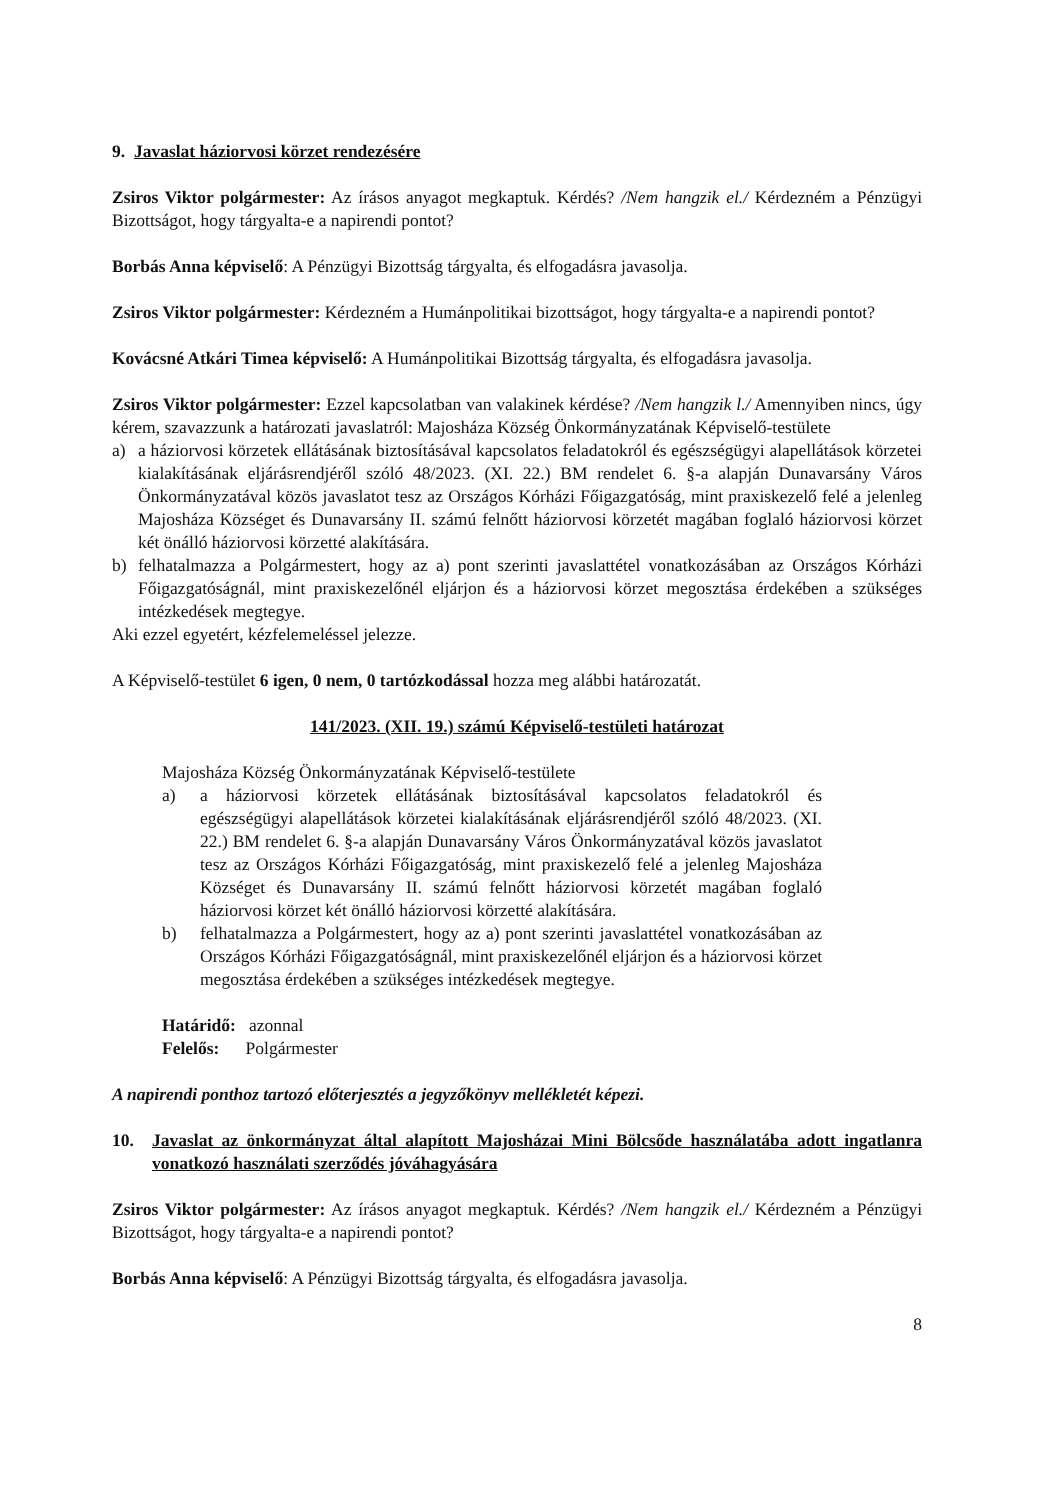9. Javaslat háziorvosi körzet rendezésére
Zsiros Viktor polgármester: Az írásos anyagot megkaptuk. Kérdés? /Nem hangzik el./ Kérdezném a Pénzügyi Bizottságot, hogy tárgyalta-e a napirendi pontot?
Borbás Anna képviselő: A Pénzügyi Bizottság tárgyalta, és elfogadásra javasolja.
Zsiros Viktor polgármester: Kérdezném a Humánpolitikai bizottságot, hogy tárgyalta-e a napirendi pontot?
Kovácsné Atkári Timea képviselő: A Humánpolitikai Bizottság tárgyalta, és elfogadásra javasolja.
Zsiros Viktor polgármester: Ezzel kapcsolatban van valakinek kérdése? /Nem hangzik l./ Amennyiben nincs, úgy kérem, szavazzunk a határozati javaslatról: Majosháza Község Önkormányzatának Képviselő-testülete
a) a háziorvosi körzetek ellátásának biztosításával kapcsolatos feladatokról és egészségügyi alapellátások körzetei kialakításának eljárásrendjéről szóló 48/2023. (XI. 22.) BM rendelet 6. §-a alapján Dunavarsány Város Önkormányzatával közös javaslatot tesz az Országos Kórházi Főigazgatóság, mint praxiskezelő felé a jelenleg Majosháza Községet és Dunavarsány II. számú felnőtt háziorvosi körzetét magában foglaló háziorvosi körzet két önálló háziorvosi körzetté alakítására.
b) felhatalmazza a Polgármestert, hogy az a) pont szerinti javaslattétel vonatkozásában az Országos Kórházi Főigazgatóságnál, mint praxiskezelőnél eljárjon és a háziorvosi körzet megosztása érdekében a szükséges intézkedések megtegye.
Aki ezzel egyetért, kézfelemeléssel jelezze.
A Képviselő-testület 6 igen, 0 nem, 0 tartózkodással hozza meg alábbi határozatát.
141/2023. (XII. 19.) számú Képviselő-testületi határozat
Majosháza Község Önkormányzatának Képviselő-testülete
a) a háziorvosi körzetek ellátásának biztosításával kapcsolatos feladatokról és egészségügyi alapellátások körzetei kialakításának eljárásrendjéről szóló 48/2023. (XI. 22.) BM rendelet 6. §-a alapján Dunavarsány Város Önkormányzatával közös javaslatot tesz az Országos Kórházi Főigazgatóság, mint praxiskezelő felé a jelenleg Majosháza Községet és Dunavarsány II. számú felnőtt háziorvosi körzetét magában foglaló háziorvosi körzet két önálló háziorvosi körzetté alakítására.
b) felhatalmazza a Polgármestert, hogy az a) pont szerinti javaslattétel vonatkozásában az Országos Kórházi Főigazgatóságnál, mint praxiskezelőnél eljárjon és a háziorvosi körzet megosztása érdekében a szükséges intézkedések megtegye.
Határidő: azonnal
Felelős: Polgármester
A napirendi ponthoz tartozó előterjesztés a jegyzőkönyv mellékletét képezi.
10. Javaslat az önkormányzat által alapított Majosházai Mini Bölcsőde használatába adott ingatlanra vonatkozó használati szerződés jóváhagyására
Zsiros Viktor polgármester: Az írásos anyagot megkaptuk. Kérdés? /Nem hangzik el./ Kérdezném a Pénzügyi Bizottságot, hogy tárgyalta-e a napirendi pontot?
Borbás Anna képviselő: A Pénzügyi Bizottság tárgyalta, és elfogadásra javasolja.
8